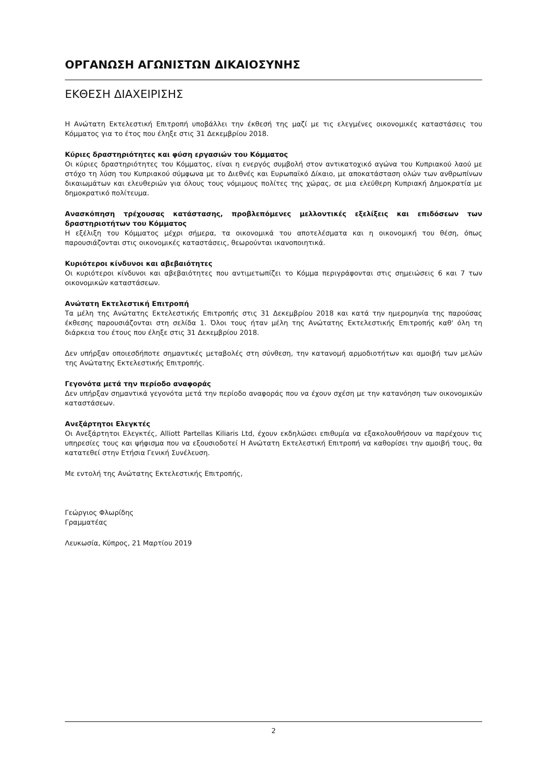ΟΡΓΑΝΩΣΗ ΑΓΩΝΙΣΤΩΝ ΔΙΚΑΙΟΣΥΝΗΣ
ΕΚΘΕΣΗ ΔΙΑΧΕΙΡΙΣΗΣ
Η Ανώτατη Εκτελεστική Επιτροπή υποβάλλει την έκθεσή της μαζί με τις ελεγμένες οικονομικές καταστάσεις του Κόμματος για το έτος που έληξε στις 31 Δεκεμβρίου 2018.
Κύριες δραστηριότητες και φύση εργασιών του Κόμματος
Οι κύριες δραστηριότητες του Κόμματος, είναι η ενεργός συμβολή στον αντικατοχικό αγώνα του Κυπριακού λαού με στόχο τη λύση του Κυπριακού σύμφωνα με το Διεθνές και Ευρωπαϊκό Δίκαιο, με αποκατάσταση ολών των ανθρωπίνων δικαιωμάτων και ελευθεριών για όλους τους νόμιμους πολίτες της χώρας, σε μια ελεύθερη Κυπριακή Δημοκρατία με δημοκρατικό πολίτευμα.
Ανασκόπηση τρέχουσας κατάστασης, προβλεπόμενες μελλοντικές εξελίξεις και επιδόσεων των δραστηριοτήτων του Κόμματος
Η εξέλιξη του Κόμματος μέχρι σήμερα, τα οικονομικά του αποτελέσματα και η οικονομική του θέση, όπως παρουσιάζονται στις οικονομικές καταστάσεις, θεωρούνται ικανοποιητικά.
Κυριότεροι κίνδυνοι και αβεβαιότητες
Οι κυριότεροι κίνδυνοι και αβεβαιότητες που αντιμετωπίζει το Κόμμα περιγράφονται στις σημειώσεις 6 και 7 των οικονομικών καταστάσεων.
Ανώτατη Εκτελεστική Επιτροπή
Τα μέλη της Ανώτατης Εκτελεστικής Επιτροπής στις 31 Δεκεμβρίου 2018 και κατά την ημερομηνία της παρούσας έκθεσης παρουσιάζονται στη σελίδα 1. Όλοι τους ήταν μέλη της Ανώτατης Εκτελεστικής Επιτροπής καθ' όλη τη διάρκεια του έτους που έληξε στις 31 Δεκεμβρίου 2018.
Δεν υπήρξαν οποιεσδήποτε σημαντικές μεταβολές στη σύνθεση, την κατανομή αρμοδιοτήτων και αμοιβή των μελών της Ανώτατης Εκτελεστικής Επιτροπής.
Γεγονότα μετά την περίοδο αναφοράς
Δεν υπήρξαν σημαντικά γεγονότα μετά την περίοδο αναφοράς που να έχουν σχέση με την κατανόηση των οικονομικών καταστάσεων.
Ανεξάρτητοι Ελεγκτές
Οι Ανεξάρτητοι Ελεγκτές, Alliott Partellas Kiliaris Ltd, έχουν εκδηλώσει επιθυμία να εξακολουθήσουν να παρέχουν τις υπηρεσίες τους και ψήφισμα που να εξουσιοδοτεί Η Ανώτατη Εκτελεστική Επιτροπή να καθορίσει την αμοιβή τους, θα κατατεθεί στην Ετήσια Γενική Συνέλευση.
Με εντολή της Ανώτατης Εκτελεστικής Επιτροπής,
Γεώργιος Φλωρίδης
Γραμματέας
Λευκωσία, Κύπρος, 21 Μαρτίου 2019
2